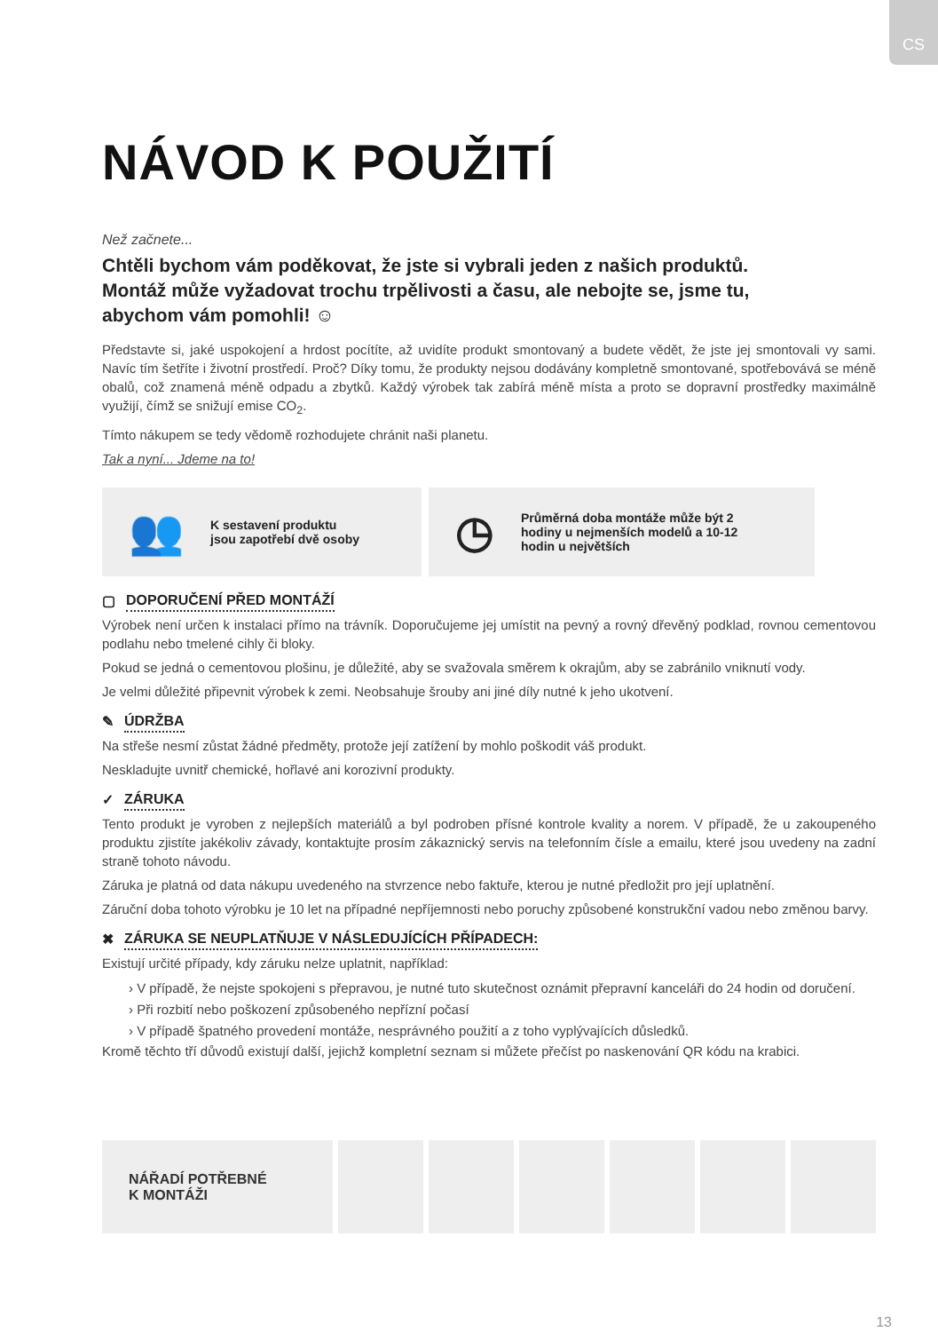CS
NÁVOD K POUŽITÍ
Než začnete...
Chtěli bychom vám poděkovat, že jste si vybrali jeden z našich produktů. Montáž může vyžadovat trochu trpělivosti a času, ale nebojte se, jsme tu, abychom vám pomohli! ☺
Představte si, jaké uspokojení a hrdost pocítíte, až uvidíte produkt smontovaný a budete vědět, že jste jej smontovali vy sami. Navíc tím šetříte i životní prostředí. Proč? Díky tomu, že produkty nejsou dodávány kompletně smontované, spotřebovává se méně obalů, což znamená méně odpadu a zbytků. Každý výrobek tak zabírá méně místa a proto se dopravní prostředky maximálně využijí, čímž se snižují emise CO<sub>2</sub>.
Tímto nákupem se tedy vědomě rozhodujete chránit naši planetu.
Tak a nyní... Jdeme na to!
👥 K sestavení produktu
jsou zapotřebí dvě osoby
◷ Průměrná doba montáže může být 2
hodiny u nejmenších modelů a 10-12
hodin u největších
▢ DOPORUČENÍ PŘED MONTÁŽÍ
Výrobek není určen k instalaci přímo na trávník. Doporučujeme jej umístit na pevný a rovný dřevěný podklad, rovnou cementovou podlahu nebo tmelené cihly či bloky.
Pokud se jedná o cementovou plošinu, je důležité, aby se svažovala směrem k okrajům, aby se zabránilo vniknutí vody.
Je velmi důležité připevnit výrobek k zemi. Neobsahuje šrouby ani jiné díly nutné k jeho ukotvení.
✎ ÚDRŽBA
Na střeše nesmí zůstat žádné předměty, protože její zatížení by mohlo poškodit váš produkt.
Neskladujte uvnitř chemické, hořlavé ani korozivní produkty.
✓ ZÁRUKA
Tento produkt je vyroben z nejlepších materiálů a byl podroben přísné kontrole kvality a norem. V případě, že u zakoupeného produktu zjistíte jakékoliv závady, kontaktujte prosím zákaznický servis na telefonním čísle a emailu, které jsou uvedeny na zadní straně tohoto návodu.
Záruka je platná od data nákupu uvedeného na stvrzence nebo faktuře, kterou je nutné předložit pro její uplatnění.
Záruční doba tohoto výrobku je 10 let na případné nepříjemnosti nebo poruchy způsobené konstrukční vadou nebo změnou barvy.
✖ ZÁRUKA SE NEUPLATŇUJE V NÁSLEDUJÍCÍCH PŘÍPADECH:
Existují určité případy, kdy záruku nelze uplatnit, například:
› V případě, že nejste spokojeni s přepravou, je nutné tuto skutečnost oznámit přepravní kanceláři do 24 hodin od doručení.
› Při rozbití nebo poškození způsobeného nepřízní počasí
› V případě špatného provedení montáže, nesprávného použití a z toho vyplývajících důsledků.
Kromě těchto tří důvodů existují další, jejichž kompletní seznam si můžete přečíst po naskenování QR kódu na krabici.
NÁŘADÍ POTŘEBNÉ
K MONTÁŽI
13